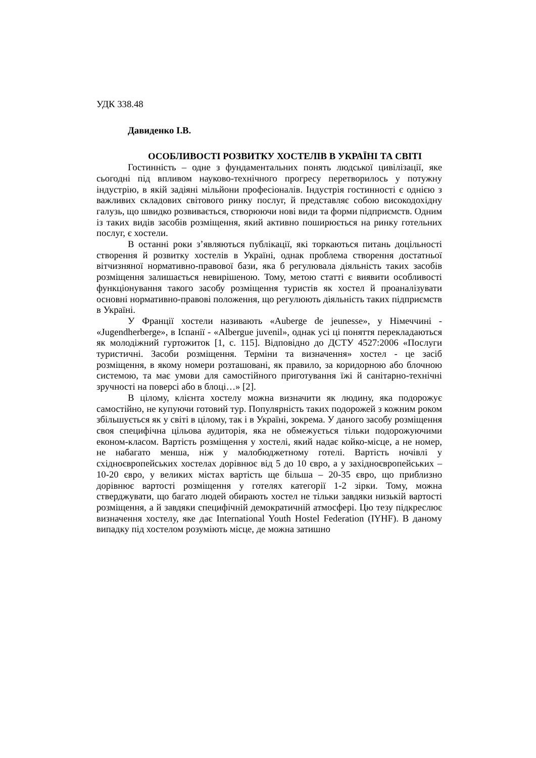УДК 338.48
Давиденко І.В.
ОСОБЛИВОСТІ РОЗВИТКУ ХОСТЕЛІВ В УКРАЇНІ ТА СВІТІ
Гостинність – одне з фундаментальних понять людської цивілізації, яке сьогодні під впливом науково-технічного прогресу перетворилось у потужну індустрію, в якій задіяні мільйони професіоналів. Індустрія гостинності є однією з важливих складових світового ринку послуг, й представляє собою високодохідну галузь, що швидко розвивається, створюючи нові види та форми підприємств. Одним із таких видів засобів розміщення, який активно поширюється на ринку готельних послуг, є хостели.
В останні роки з’являються публікації, які торкаються питань доцільності створення й розвитку хостелів в Україні, однак проблема створення достатньої вітчизняної нормативно-правової бази, яка б регулювала діяльність таких засобів розміщення залишається невирішеною. Тому, метою статті є виявити особливості функціонування такого засобу розміщення туристів як хостел й проаналізувати основні нормативно-правові положення, що регулюють діяльність таких підприємств в Україні.
У Франції хостели називають «Auberge de jeunesse», у Німеччині - «Jugendherberge», в Іспанії - «Albergue juvenil», однак усі ці поняття перекладаються як молодіжний гуртожиток [1, с. 115]. Відповідно до ДСТУ 4527:2006 «Послуги туристичні. Засоби розміщення. Терміни та визначення» хостел - це засіб розміщення, в якому номери розташовані, як правило, за коридорною або блочною системою, та має умови для самостійного приготування їжі й санітарно-технічні зручності на поверсі або в блоці…» [2].
В цілому, клієнта хостелу можна визначити як людину, яка подорожує самостійно, не купуючи готовий тур. Популярність таких подорожей з кожним роком збільшується як у світі в цілому, так і в Україні, зокрема. У даного засобу розміщення своя специфічна цільова аудиторія, яка не обмежується тільки подорожуючими економ-класом. Вартість розміщення у хостелі, який надає койко-місце, а не номер, не набагато менша, ніж у малобюджетному готелі. Вартість ночівлі у східноєвропейських хостелах дорівнює від 5 до 10 євро, а у західноєвропейських – 10-20 євро, у великих містах вартість ще більша – 20-35 євро, що приблизно дорівнює вартості розміщення у готелях категорії 1-2 зірки. Тому, можна стверджувати, що багато людей обирають хостел не тільки завдяки низькій вартості розміщення, а й завдяки специфічній демократичній атмосфері. Цю тезу підкреслює визначення хостелу, яке дає International Youth Hostel Federation (IYHF). В даному випадку під хостелом розуміють місце, де можна затишно